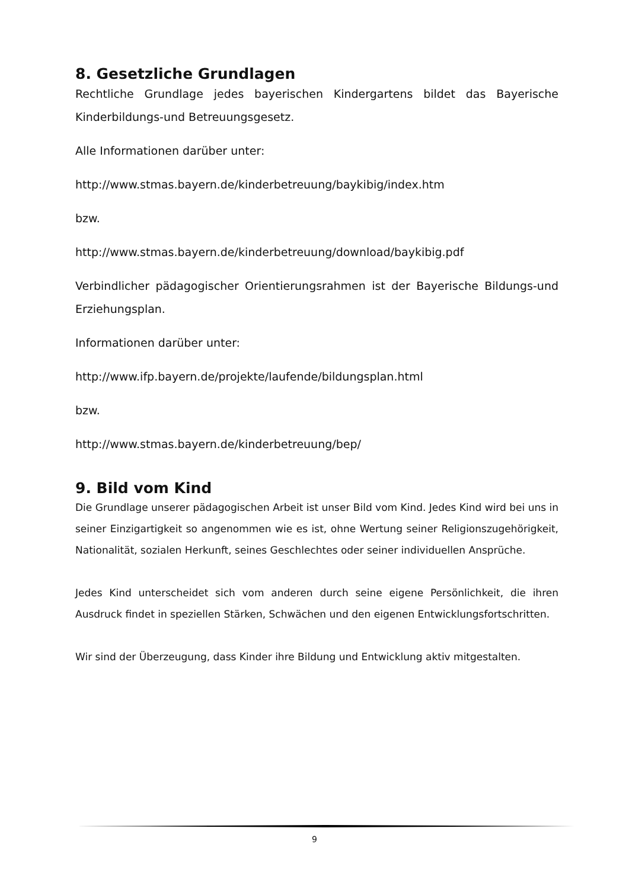8. Gesetzliche Grundlagen
Rechtliche Grundlage jedes bayerischen Kindergartens bildet das Bayerische Kinderbildungs-und Betreuungsgesetz.
Alle Informationen darüber unter:
http://www.stmas.bayern.de/kinderbetreuung/baykibig/index.htm
bzw.
http://www.stmas.bayern.de/kinderbetreuung/download/baykibig.pdf
Verbindlicher pädagogischer Orientierungsrahmen ist der Bayerische Bildungs-und Erziehungsplan.
Informationen darüber unter:
http://www.ifp.bayern.de/projekte/laufende/bildungsplan.html
bzw.
http://www.stmas.bayern.de/kinderbetreuung/bep/
9. Bild vom Kind
Die Grundlage unserer pädagogischen Arbeit ist unser Bild vom Kind. Jedes Kind wird bei uns in seiner Einzigartigkeit so angenommen wie es ist, ohne Wertung seiner Religionszugehörigkeit, Nationalität, sozialen Herkunft, seines Geschlechtes oder seiner individuellen Ansprüche.
Jedes Kind unterscheidet sich vom anderen durch seine eigene Persönlichkeit, die ihren Ausdruck findet in speziellen Stärken, Schwächen und den eigenen Entwicklungsfortschritten.
Wir sind der Überzeugung, dass Kinder ihre Bildung und Entwicklung aktiv mitgestalten.
9